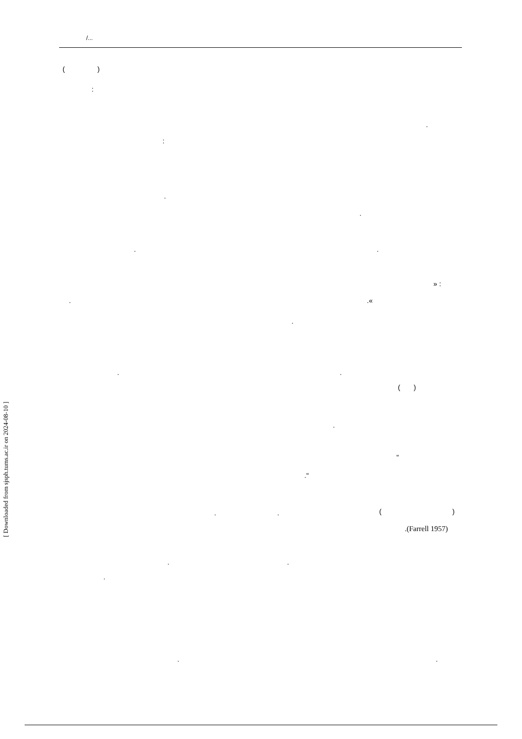/...
( )
:
.
:
.
.
. .
» :
. .«
.
. .
( )
.
"
."
. .
( )
.(Farrell 1957)
. .
.
. .
[ Downloaded from sjsph.tums.ac.ir on 2024-08-10 ]